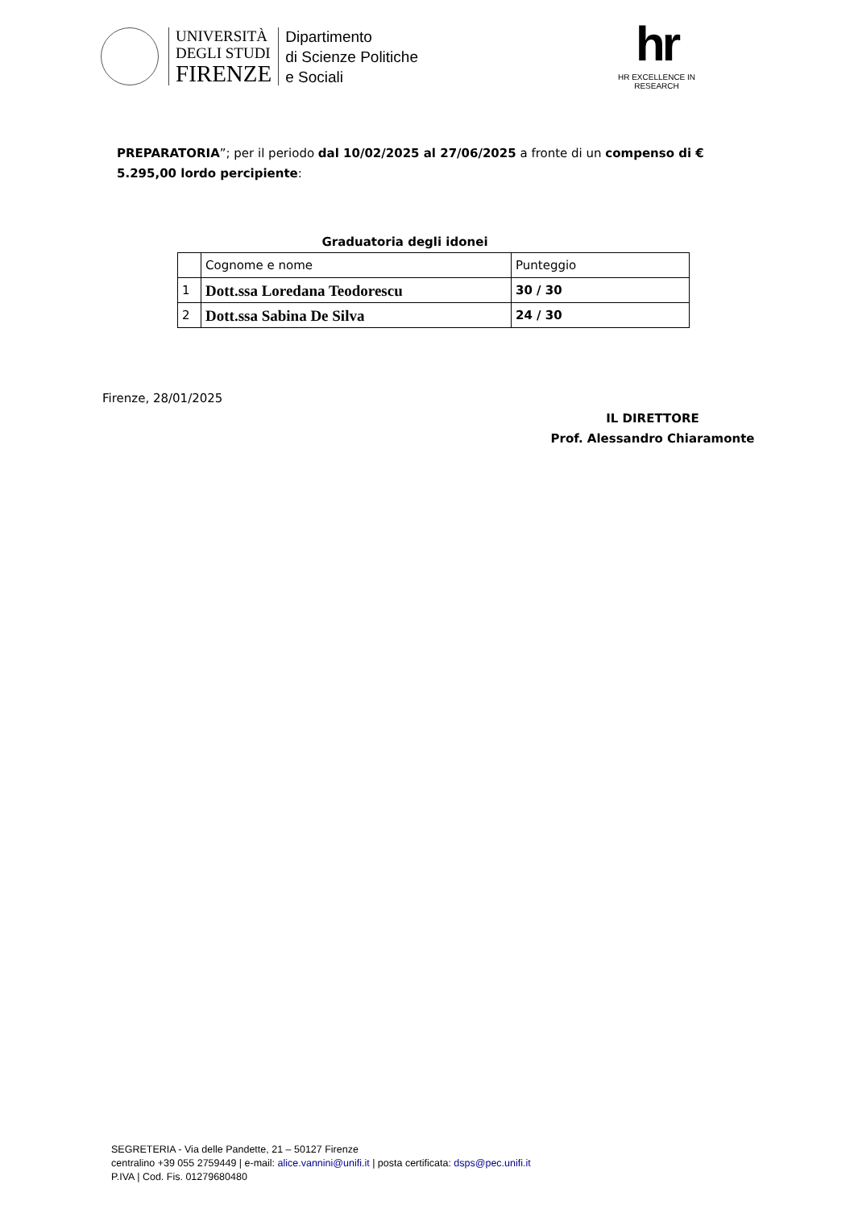UNIVERSITÀ
DEGLI STUDI
FIRENZE
Dipartimento
di Scienze Politiche
e Sociali
hr
HR EXCELLENCE IN RESEARCH
PREPARATORIA”; per il periodo dal 10/02/2025 al 27/06/2025 a fronte di un compenso di € 5.295,00 lordo percipiente:
Graduatoria degli idonei
| | Cognome e nome | Punteggio |
| 1 | Dott.ssa Loredana Teodorescu | 30 / 30 |
| 2 | Dott.ssa Sabina De Silva | 24 / 30 |
Firenze, 28/01/2025
IL DIRETTORE
Prof. Alessandro Chiaramonte
SEGRETERIA - Via delle Pandette, 21 – 50127 Firenze
centralino +39 055 2759449 | e-mail: alice.vannini@unifi.it | posta certificata: dsps@pec.unifi.it
P.IVA | Cod. Fis. 01279680480